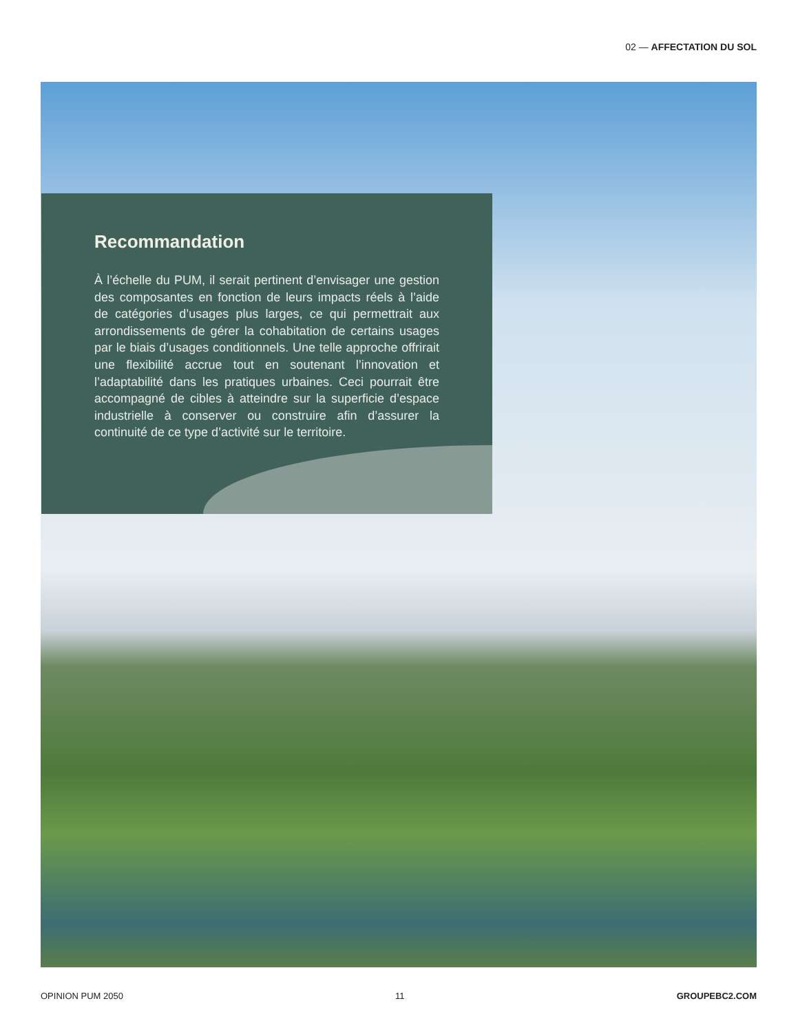02 — AFFECTATION DU SOL
Recommandation
À l’échelle du PUM, il serait pertinent d’envisager une gestion des composantes en fonction de leurs impacts réels à l’aide de catégories d’usages plus larges, ce qui permettrait aux arrondissements de gérer la cohabitation de certains usages par le biais d’usages conditionnels. Une telle approche offrirait une flexibilité accrue tout en soutenant l’innovation et l’adaptabilité dans les pratiques urbaines. Ceci pourrait être accompagné de cibles à atteindre sur la superficie d’espace industrielle à conserver ou construire afin d’assurer la continuité de ce type d’activité sur le territoire.
OPINION PUM 2050 11 GROUPEBC2.COM